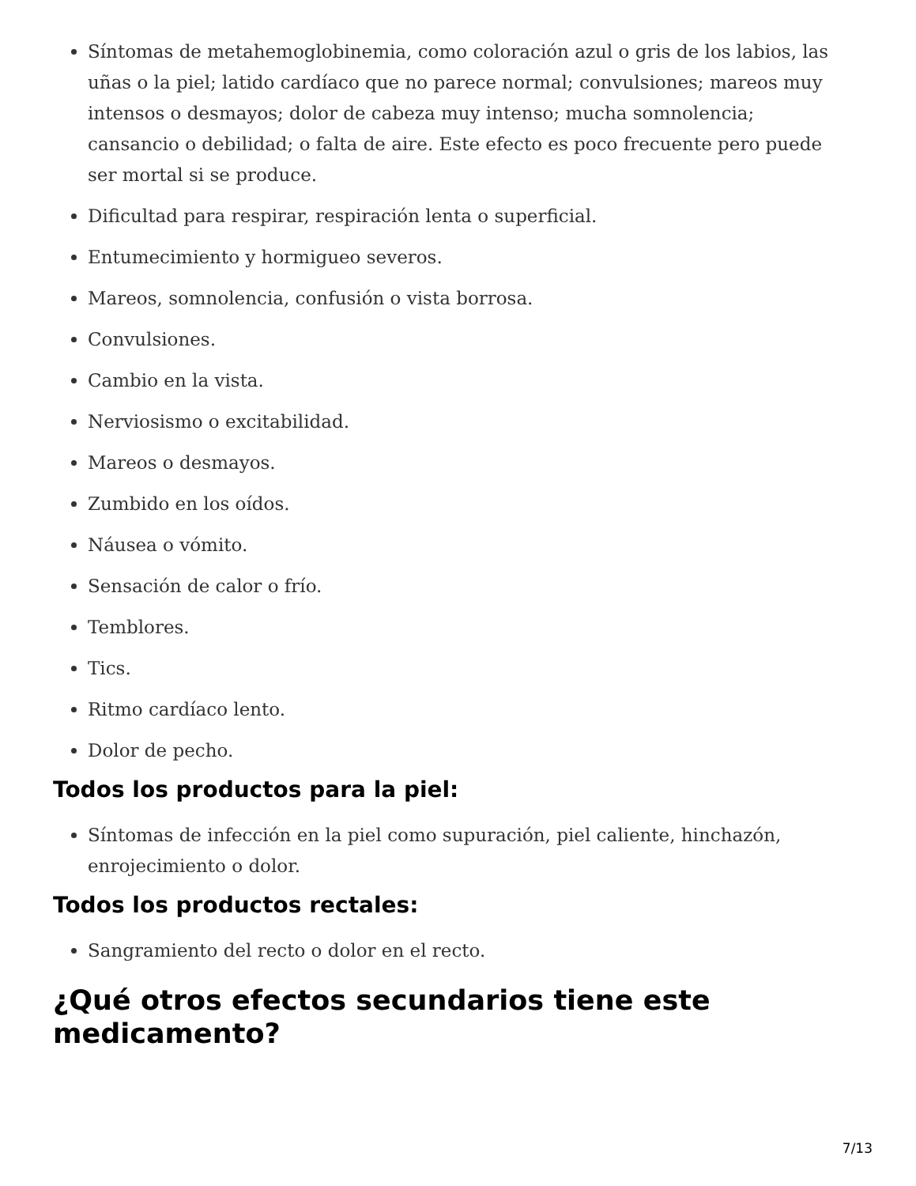Síntomas de metahemoglobinemia, como coloración azul o gris de los labios, las uñas o la piel; latido cardíaco que no parece normal; convulsiones; mareos muy intensos o desmayos; dolor de cabeza muy intenso; mucha somnolencia; cansancio o debilidad; o falta de aire. Este efecto es poco frecuente pero puede ser mortal si se produce.
Dificultad para respirar, respiración lenta o superficial.
Entumecimiento y hormigueo severos.
Mareos, somnolencia, confusión o vista borrosa.
Convulsiones.
Cambio en la vista.
Nerviosismo o excitabilidad.
Mareos o desmayos.
Zumbido en los oídos.
Náusea o vómito.
Sensación de calor o frío.
Temblores.
Tics.
Ritmo cardíaco lento.
Dolor de pecho.
Todos los productos para la piel:
Síntomas de infección en la piel como supuración, piel caliente, hinchazón, enrojecimiento o dolor.
Todos los productos rectales:
Sangramiento del recto o dolor en el recto.
¿Qué otros efectos secundarios tiene este medicamento?
7/13